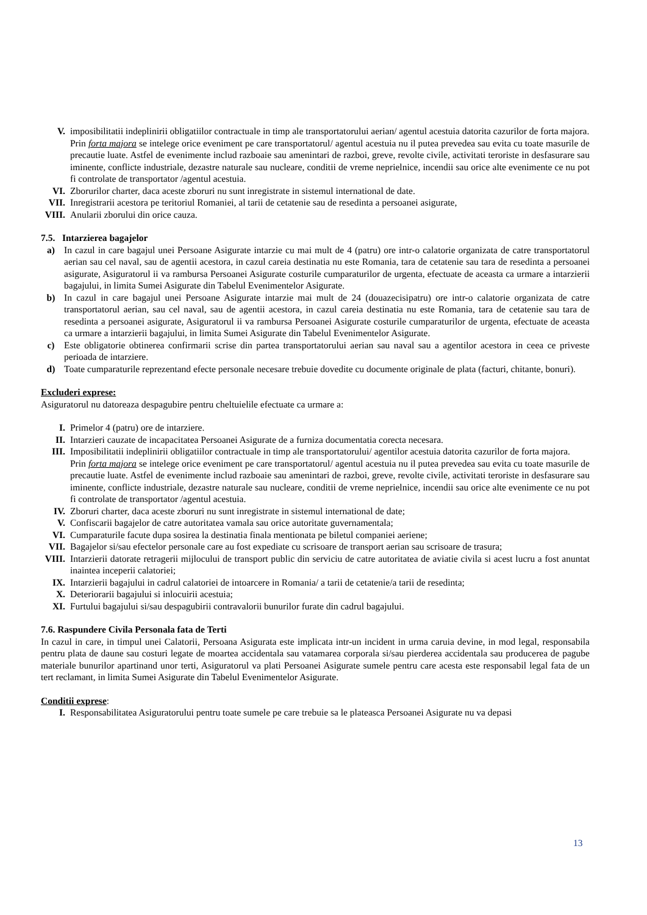V. imposibilitatii indeplinirii obligatiilor contractuale in timp ale transportatorului aerian/ agentul acestuia datorita cazurilor de forta majora.
Prin forta majora se intelege orice eveniment pe care transportatorul/ agentul acestuia nu il putea prevedea sau evita cu toate masurile de precautie luate. Astfel de evenimente includ razboaie sau amenintari de razboi, greve, revolte civile, activitati teroriste in desfasurare sau iminente, conflicte industriale, dezastre naturale sau nucleare, conditii de vreme neprielnice, incendii sau orice alte evenimente ce nu pot fi controlate de transportator /agentul acestuia.
VI. Zborurilor charter, daca aceste zboruri nu sunt inregistrate in sistemul international de date.
VII. Inregistrarii acestora pe teritoriul Romaniei, al tarii de cetatenie sau de resedinta a persoanei asigurate,
VIII. Anularii zborului din orice cauza.
7.5. Intarzierea bagajelor
a) In cazul in care bagajul unei Persoane Asigurate intarzie cu mai mult de 4 (patru) ore intr-o calatorie organizata de catre transportatorul aerian sau cel naval, sau de agentii acestora, in cazul careia destinatia nu este Romania, tara de cetatenie sau tara de resedinta a persoanei asigurate, Asiguratorul ii va rambursa Persoanei Asigurate costurile cumparaturilor de urgenta, efectuate de aceasta ca urmare a intarzierii bagajului, in limita Sumei Asigurate din Tabelul Evenimentelor Asigurate.
b) In cazul in care bagajul unei Persoane Asigurate intarzie mai mult de 24 (douazecisipatru) ore intr-o calatorie organizata de catre transportatorul aerian, sau cel naval, sau de agentii acestora, in cazul careia destinatia nu este Romania, tara de cetatenie sau tara de resedinta a persoanei asigurate, Asiguratorul ii va rambursa Persoanei Asigurate costurile cumparaturilor de urgenta, efectuate de aceasta ca urmare a intarzierii bagajului, in limita Sumei Asigurate din Tabelul Evenimentelor Asigurate.
c) Este obligatorie obtinerea confirmarii scrise din partea transportatorului aerian sau naval sau a agentilor acestora in ceea ce priveste perioada de intarziere.
d) Toate cumparaturile reprezentand efecte personale necesare trebuie dovedite cu documente originale de plata (facturi, chitante, bonuri).
Excluderi exprese:
Asiguratorul nu datoreaza despagubire pentru cheltuielile efectuate ca urmare a:
I. Primelor 4 (patru) ore de intarziere.
II. Intarzieri cauzate de incapacitatea Persoanei Asigurate de a furniza documentatia corecta necesara.
III. Imposibilitatii indeplinirii obligatiilor contractuale in timp ale transportatorului/ agentilor acestuia datorita cazurilor de forta majora.
Prin forta majora se intelege orice eveniment pe care transportatorul/ agentul acestuia nu il putea prevedea sau evita cu toate masurile de precautie luate. Astfel de evenimente includ razboaie sau amenintari de razboi, greve, revolte civile, activitati teroriste in desfasurare sau iminente, conflicte industriale, dezastre naturale sau nucleare, conditii de vreme neprielnice, incendii sau orice alte evenimente ce nu pot fi controlate de transportator /agentul acestuia.
IV. Zboruri charter, daca aceste zboruri nu sunt inregistrate in sistemul international de date;
V. Confiscarii bagajelor de catre autoritatea vamala sau orice autoritate guvernamentala;
VI. Cumparaturile facute dupa sosirea la destinatia finala mentionata pe biletul companiei aeriene;
VII. Bagajelor si/sau efectelor personale care au fost expediate cu scrisoare de transport aerian sau scrisoare de trasura;
VIII. Intarzierii datorate retragerii mijlocului de transport public din serviciu de catre autoritatea de aviatie civila si acest lucru a fost anuntat inaintea inceperii calatoriei;
IX. Intarzierii bagajului in cadrul calatoriei de intoarcere in Romania/ a tarii de cetatenie/a tarii de resedinta;
X. Deteriorarii bagajului si inlocuirii acestuia;
XI. Furtului bagajului si/sau despagubirii contravalorii bunurilor furate din cadrul bagajului.
7.6. Raspundere Civila Personala fata de Terti
In cazul in care, in timpul unei Calatorii, Persoana Asigurata este implicata intr-un incident in urma caruia devine, in mod legal, responsabila pentru plata de daune sau costuri legate de moartea accidentala sau vatamarea corporala si/sau pierderea accidentala sau producerea de pagube materiale bunurilor apartinand unor terti, Asiguratorul va plati Persoanei Asigurate sumele pentru care acesta este responsabil legal fata de un tert reclamant, in limita Sumei Asigurate din Tabelul Evenimentelor Asigurate.
Conditii exprese:
I. Responsabilitatea Asiguratorului pentru toate sumele pe care trebuie sa le plateasca Persoanei Asigurate nu va depasi
13